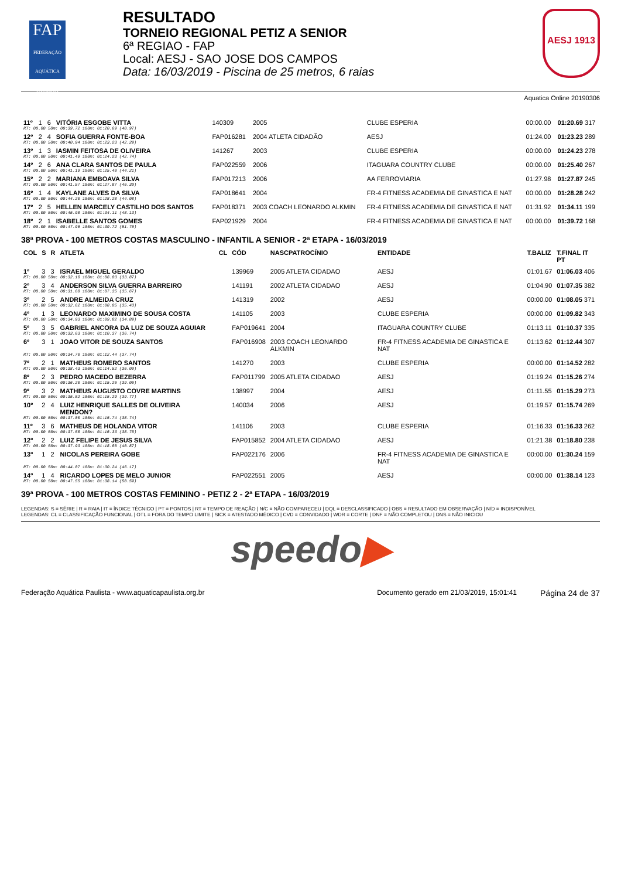FAP
FEDERAÇÃO AQUÁTICA PAULISTA
RESULTADO
TORNEIO REGIONAL PETIZ A SENIOR
6ª REGIAO - FAP
Local: AESJ - SAO JOSE DOS CAMPOS
Data: 16/03/2019 - Piscina de 25 metros, 6 raias
AESJ 1913
Aquatica Online 20190306
| 11º | 1 | 6 | VITÓRIA ESGOBE VITTA | | 140309 | 2005 | CLUBE ESPERIA | 00:00.00 | 01:20.69 317 |
| RT: 00.00 50m: 00:39.72 100m: 01:20.69 (40.97) | | | | | | | | | |
| 12º | 2 | 4 | SOFIA GUERRA FONTE-BOA | | FAP016281 | 2004 ATLETA CIDADÃO | AESJ | 01:24.00 | 01:23.23 289 |
| RT: 00.00 50m: 00:40.94 100m: 01:23.23 (42.29) | | | | | | | | | |
| 13º | 1 | 3 | IASMIN FEITOSA DE OLIVEIRA | | 141267 | 2003 | CLUBE ESPERIA | 00:00.00 | 01:24.23 278 |
| RT: 00.00 50m: 00:41.49 100m: 01:24.23 (42.74) | | | | | | | | | |
| 14º | 2 | 6 | ANA CLARA SANTOS DE PAULA | | FAP022559 | 2006 | ITAGUARA COUNTRY CLUBE | 00:00.00 | 01:25.40 267 |
| RT: 00.00 50m: 00:41.19 100m: 01:25.40 (44.21) | | | | | | | | | |
| 15º | 2 | 2 | MARIANA EMBOAVA SILVA | | FAP017213 | 2006 | AA FERROVIARIA | 01:27.98 | 01:27.87 245 |
| RT: 00.00 50m: 00:41.57 100m: 01:27.87 (46.30) | | | | | | | | | |
| 16º | 1 | 4 | KAYLANE ALVES DA SILVA | | FAP018641 | 2004 | FR-4 FITNESS ACADEMIA DE GINASTICA E NAT | 00:00.00 | 01:28.28 242 |
| RT: 00.00 50m: 00:44.20 100m: 01:28.28 (44.08) | | | | | | | | | |
| 17º | 2 | 5 | HELLEN MARCELY CASTILHO DOS SANTOS | | FAP018371 | 2003 COACH LEONARDO ALKMIN | FR-4 FITNESS ACADEMIA DE GINASTICA E NAT | 01:31.92 | 01:34.11 199 |
| RT: 00.00 50m: 00:45.98 100m: 01:34.11 (48.13) | | | | | | | | | |
| 18º | 2 | 1 | ISABELLE SANTOS GOMES | | FAP021929 | 2004 | FR-4 FITNESS ACADEMIA DE GINASTICA E NAT | 00:00.00 | 01:39.72 168 |
| RT: 00.00 50m: 00:47.96 100m: 01:39.72 (51.76) | | | | | | | | | |
38ª PROVA - 100 METROS COSTAS MASCULINO - INFANTIL A SENIOR - 2ª ETAPA - 16/03/2019
| COL | S | R | ATLETA | CL | CÓD | NASCPATROCÍNIO | ENTIDADE | T.BALIZ | T.FINAL IT PT |
| --- | --- | --- | --- | --- | --- | --- | --- | --- | --- |
| 1º | 3 | 3 | ISRAEL MIGUEL GERALDO | | 139969 | 2005 ATLETA CIDADAO | AESJ | 01:01.67 | 01:06.03 406 |
| RT: 00.00 50m: 00:32.16 100m: 01:06.03 (33.87) | | | | | | | | | |
| 2º | 3 | 4 | ANDERSON SILVA GUERRA BARREIRO | | 141191 | 2002 ATLETA CIDADAO | AESJ | 01:04.90 | 01:07.35 382 |
| RT: 00.00 50m: 00:31.68 100m: 01:07.35 (35.67) | | | | | | | | | |
| 3º | 2 | 5 | ANDRE ALMEIDA CRUZ | | 141319 | 2002 | AESJ | 00:00.00 | 01:08.05 371 |
| RT: 00.00 50m: 00:32.62 100m: 01:08.05 (35.43) | | | | | | | | | |
| 4º | 1 | 3 | LEONARDO MAXIMINO DE SOUSA COSTA | | 141105 | 2003 | CLUBE ESPERIA | 00:00.00 | 01:09.82 343 |
| RT: 00.00 50m: 00:34.93 100m: 01:09.82 (34.89) | | | | | | | | | |
| 5º | 3 | 5 | GABRIEL ANCORA DA LUZ DE SOUZA AGUIAR | | FAP019641 | 2004 | ITAGUARA COUNTRY CLUBE | 01:13.11 | 01:10.37 335 |
| RT: 00.00 50m: 00:33.63 100m: 01:10.37 (36.74) | | | | | | | | | |
| 6º | 3 | 1 | JOAO VITOR DE SOUZA SANTOS | | FAP016908 | 2003 COACH LEONARDO ALKMIN | FR-4 FITNESS ACADEMIA DE GINASTICA E NAT | 01:13.62 | 01:12.44 307 |
| RT: 00.00 50m: 00:34.70 100m: 01:12.44 (37.74) | | | | | | | | | |
| 7º | 2 | 1 | MATHEUS ROMERO SANTOS | | 141270 | 2003 | CLUBE ESPERIA | 00:00.00 | 01:14.52 282 |
| RT: 00.00 50m: 00:38.43 100m: 01:14.52 (36.09) | | | | | | | | | |
| 8º | 2 | 3 | PEDRO MACEDO BEZERRA | | FAP011799 | 2005 ATLETA CIDADAO | AESJ | 01:19.24 | 01:15.26 274 |
| RT: 00.00 50m: 00:36.20 100m: 01:15.26 (39.06) | | | | | | | | | |
| 9º | 3 | 2 | MATHEUS AUGUSTO COVRE MARTINS | | 138997 | 2004 | AESJ | 01:11.55 | 01:15.29 273 |
| RT: 00.00 50m: 00:35.52 100m: 01:15.29 (39.77) | | | | | | | | | |
| 10º | 2 | 4 | LUIZ HENRIQUE SALLES DE OLIVEIRA MENDON? | | 140034 | 2006 | AESJ | 01:19.57 | 01:15.74 269 |
| RT: 00.00 50m: 00:37.00 100m: 01:15.74 (38.74) | | | | | | | | | |
| 11º | 3 | 6 | MATHEUS DE HOLANDA VITOR | | 141106 | 2003 | CLUBE ESPERIA | 01:16.33 | 01:16.33 262 |
| RT: 00.00 50m: 00:37.58 100m: 01:16.33 (38.75) | | | | | | | | | |
| 12º | 2 | 2 | LUIZ FELIPE DE JESUS SILVA | | FAP015852 | 2004 ATLETA CIDADAO | AESJ | 01:21.38 | 01:18.80 238 |
| RT: 00.00 50m: 00:37.93 100m: 01:18.80 (40.87) | | | | | | | | | |
| 13º | 1 | 2 | NICOLAS PEREIRA GOBE | | FAP022176 | 2006 | FR-4 FITNESS ACADEMIA DE GINASTICA E NAT | 00:00.00 | 01:30.24 159 |
| RT: 00.00 50m: 00:44.07 100m: 01:30.24 (46.17) | | | | | | | | | |
| 14º | 1 | 4 | RICARDO LOPES DE MELO JUNIOR | | FAP022551 | 2005 | AESJ | 00:00.00 | 01:38.14 123 |
| RT: 00.00 50m: 00:47.55 100m: 01:38.14 (50.59) | | | | | | | | | |
39ª PROVA - 100 METROS COSTAS FEMININO - PETIZ 2 - 2ª ETAPA - 16/03/2019
LEGENDAS: S = SÉRIE | R = RAIA | IT = ÍNDICE TÉCNICO | PT = PONTOS | RT = TEMPO DE REAÇÃO | N/C = NÃO COMPARECEU | DQL = DESCLASSIFICADO | OBS = RESULTADO EM OBSERVAÇÃO | N/D = INDISPONÍVEL
LEGENDAS: CL = CLASSIFICAÇÃO FUNCIONAL | OTL = FORA DO TEMPO LIMITE | SICK = ATESTADO MÉDICO | CVD = CONVIDADO | WDR = CORTE | DNF = NÃO COMPLETOU | DNS = NÃO INICIOU
speedo▶
Federação Aquática Paulista - www.aquaticapaulista.org.br Documento gerado em 21/03/2019, 15:01:41 Página 24 de 37